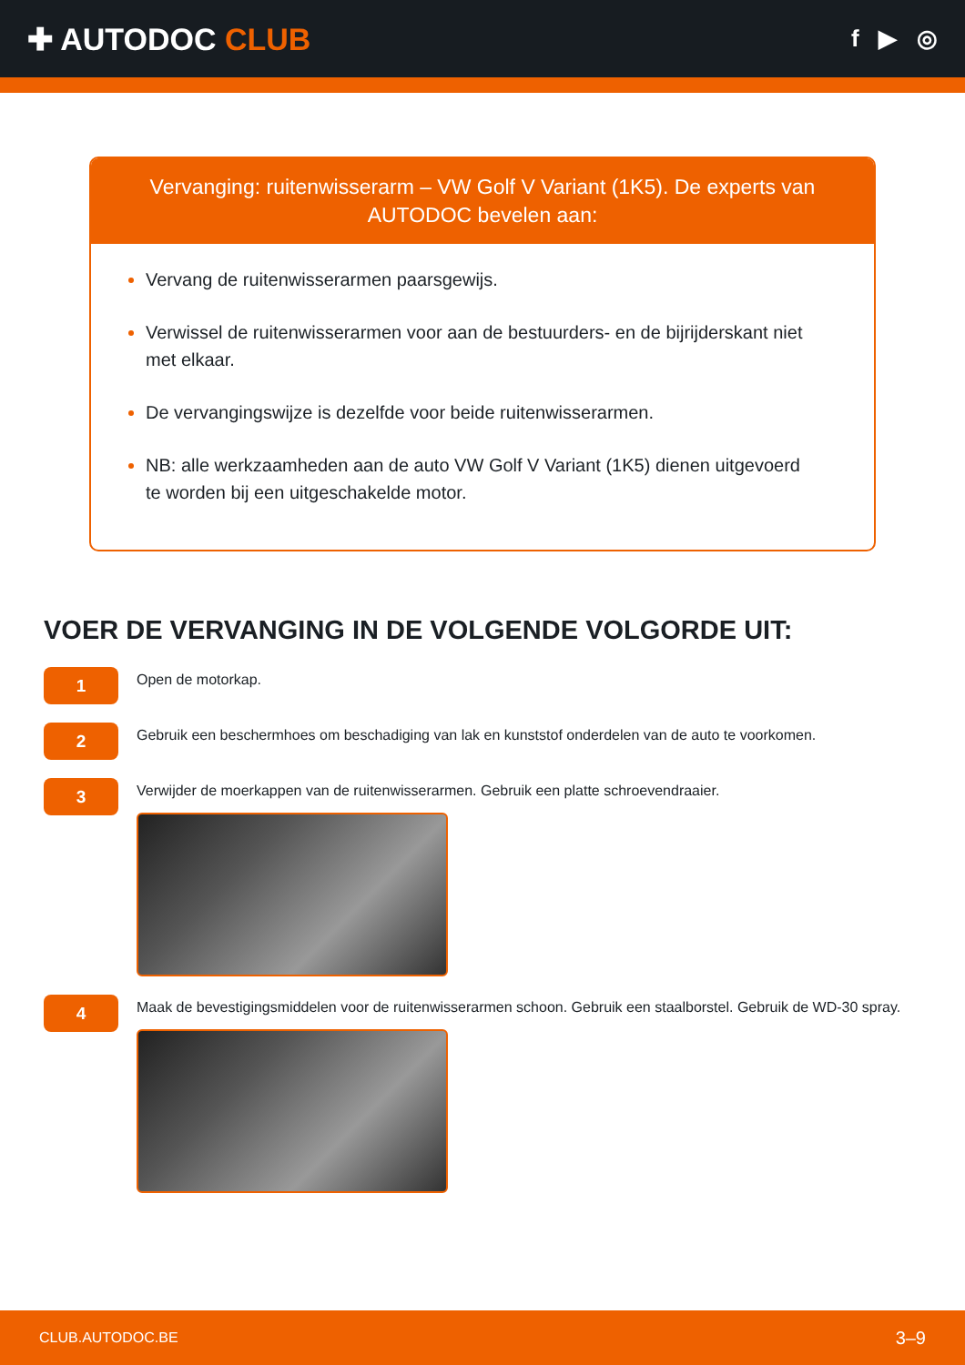✚ AUTODOC CLUB
f ▶ ◎
Vervanging: ruitenwisserarm – VW Golf V Variant (1K5). De experts van AUTODOC bevelen aan:
Vervang de ruitenwisserarmen paarsgewijs.
Verwissel de ruitenwisserarmen voor aan de bestuurders- en de bijrijderskant niet met elkaar.
De vervangingswijze is dezelfde voor beide ruitenwisserarmen.
NB: alle werkzaamheden aan de auto VW Golf V Variant (1K5) dienen uitgevoerd te worden bij een uitgeschakelde motor.
VOER DE VERVANGING IN DE VOLGENDE VOLGORDE UIT:
1
Open de motorkap.
2
Gebruik een beschermhoes om beschadiging van lak en kunststof onderdelen van de auto te voorkomen.
3
Verwijder de moerkappen van de ruitenwisserarmen. Gebruik een platte schroevendraaier.
4
Maak de bevestigingsmiddelen voor de ruitenwisserarmen schoon. Gebruik een staalborstel. Gebruik de WD-30 spray.
CLUB.AUTODOC.BE 3–9